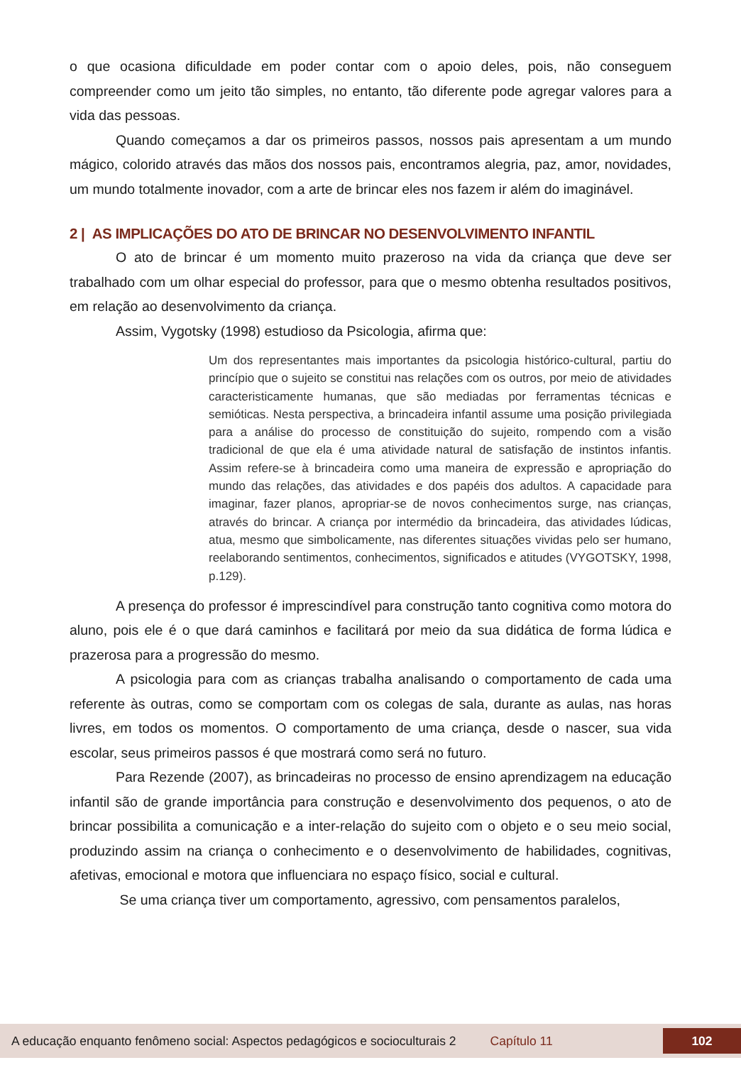o que ocasiona dificuldade em poder contar com o apoio deles, pois, não conseguem compreender como um jeito tão simples, no entanto, tão diferente pode agregar valores para a vida das pessoas.
Quando começamos a dar os primeiros passos, nossos pais apresentam a um mundo mágico, colorido através das mãos dos nossos pais, encontramos alegria, paz, amor, novidades, um mundo totalmente inovador, com a arte de brincar eles nos fazem ir além do imaginável.
2 | AS IMPLICAÇÕES DO ATO DE BRINCAR NO DESENVOLVIMENTO INFANTIL
O ato de brincar é um momento muito prazeroso na vida da criança que deve ser trabalhado com um olhar especial do professor, para que o mesmo obtenha resultados positivos, em relação ao desenvolvimento da criança.
Assim, Vygotsky (1998) estudioso da Psicologia, afirma que:
Um dos representantes mais importantes da psicologia histórico-cultural, partiu do princípio que o sujeito se constitui nas relações com os outros, por meio de atividades caracteristicamente humanas, que são mediadas por ferramentas técnicas e semióticas. Nesta perspectiva, a brincadeira infantil assume uma posição privilegiada para a análise do processo de constituição do sujeito, rompendo com a visão tradicional de que ela é uma atividade natural de satisfação de instintos infantis. Assim refere-se à brincadeira como uma maneira de expressão e apropriação do mundo das relações, das atividades e dos papéis dos adultos. A capacidade para imaginar, fazer planos, apropriar-se de novos conhecimentos surge, nas crianças, através do brincar. A criança por intermédio da brincadeira, das atividades lúdicas, atua, mesmo que simbolicamente, nas diferentes situações vividas pelo ser humano, reelaborando sentimentos, conhecimentos, significados e atitudes (VYGOTSKY, 1998, p.129).
A presença do professor é imprescindível para construção tanto cognitiva como motora do aluno, pois ele é o que dará caminhos e facilitará por meio da sua didática de forma lúdica e prazerosa para a progressão do mesmo.
A psicologia para com as crianças trabalha analisando o comportamento de cada uma referente às outras, como se comportam com os colegas de sala, durante as aulas, nas horas livres, em todos os momentos. O comportamento de uma criança, desde o nascer, sua vida escolar, seus primeiros passos é que mostrará como será no futuro.
Para Rezende (2007), as brincadeiras no processo de ensino aprendizagem na educação infantil são de grande importância para construção e desenvolvimento dos pequenos, o ato de brincar possibilita a comunicação e a inter-relação do sujeito com o objeto e o seu meio social, produzindo assim na criança o conhecimento e o desenvolvimento de habilidades, cognitivas, afetivas, emocional e motora que influenciara no espaço físico, social e cultural.
Se uma criança tiver um comportamento, agressivo, com pensamentos paralelos,
A educação enquanto fenômeno social: Aspectos pedagógicos e socioculturais 2 Capítulo 11 102